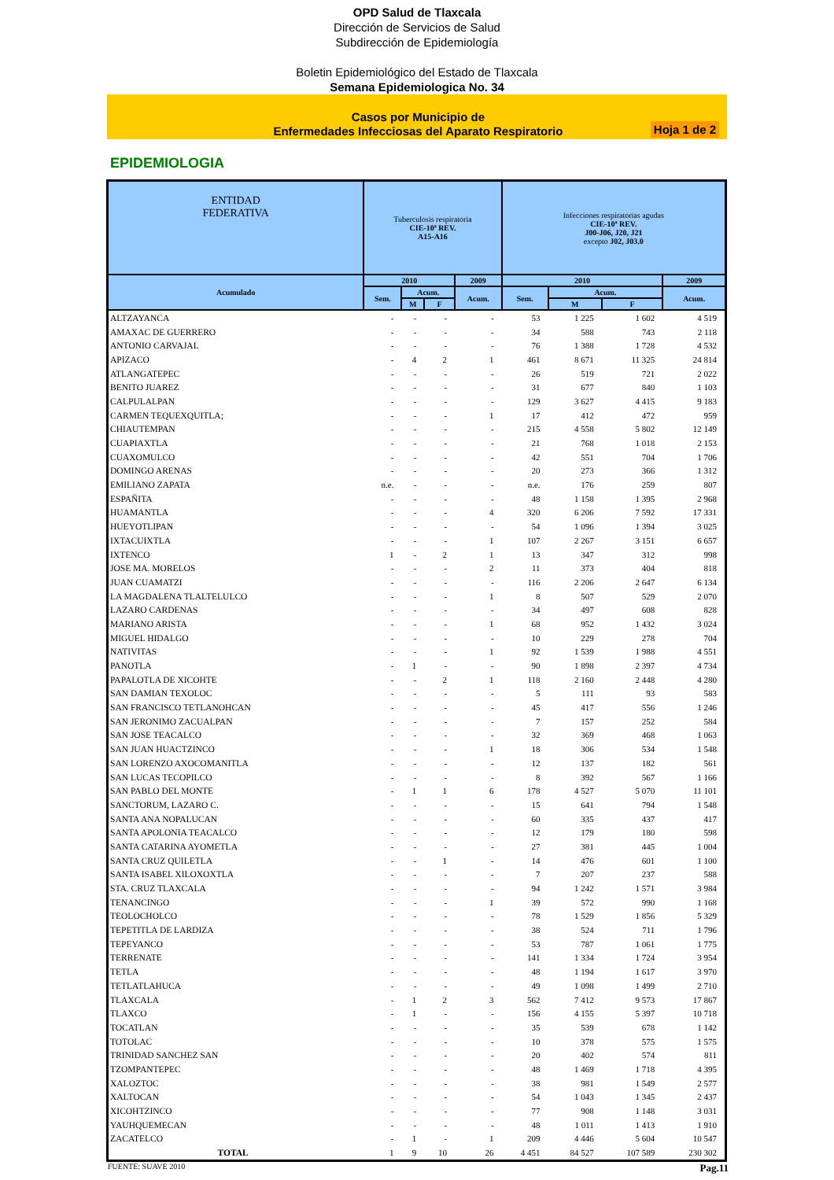OPD Salud de Tlaxcala
Dirección de Servicios de Salud
Subdirección de Epidemiología
Boletin Epidemiológico del Estado de Tlaxcala
Semana Epidemiologica No. 34
Casos por Municipio de
Enfermedades Infecciosas del Aparato Respiratorio
Hoja 1 de 2
EPIDEMIOLOGIA
| ENTIDAD FEDERATIVA | Tuberculosis respiratoria CIE-10ª REV. A15-A16 | | | | Infecciones respiratorias agudas CIE-10ª REV. J00-J06, J20, J21 excepto J02, J03.0 | | | |
| --- | --- | --- | --- | --- | --- | --- | --- | --- |
| Acumulado | 2010 | | | 2009 | 2010 | | | 2009 |
| | Sem. | Acum. | | Acum. | Sem. | Acum. | | Acum. |
| | | M | F | | | M | F | |
| ALTZAYANCA | - | - | - | - | 53 | 1 225 | 1 602 | 4 519 |
| AMAXAC DE GUERRERO | - | - | - | - | 34 | 588 | 743 | 2 118 |
| ANTONIO CARVAJAL | - | - | - | - | 76 | 1 388 | 1 728 | 4 532 |
| APIZACO | - | 4 | 2 | 1 | 461 | 8 671 | 11 325 | 24 814 |
| ATLANGATEPEC | - | - | - | - | 26 | 519 | 721 | 2 022 |
| BENITO JUAREZ | - | - | - | - | 31 | 677 | 840 | 1 103 |
| CALPULALPAN | - | - | - | - | 129 | 3 627 | 4 415 | 9 183 |
| CARMEN TEQUEXQUITLA; | - | - | - | 1 | 17 | 412 | 472 | 959 |
| CHIAUTEMPAN | - | - | - | - | 215 | 4 558 | 5 802 | 12 149 |
| CUAPIAXTLA | - | - | - | - | 21 | 768 | 1 018 | 2 153 |
| CUAXOMULCO | - | - | - | - | 42 | 551 | 704 | 1 706 |
| DOMINGO ARENAS | - | - | - | - | 20 | 273 | 366 | 1 312 |
| EMILIANO ZAPATA | n.e. | - | - | - | n.e. | 176 | 259 | 807 |
| ESPAÑITA | - | - | - | - | 48 | 1 158 | 1 395 | 2 968 |
| HUAMANTLA | - | - | - | 4 | 320 | 6 206 | 7 592 | 17 331 |
| HUEYOTLIPAN | - | - | - | - | 54 | 1 096 | 1 394 | 3 025 |
| IXTACUIXTLA | - | - | - | 1 | 107 | 2 267 | 3 151 | 6 657 |
| IXTENCO | 1 | - | 2 | 1 | 13 | 347 | 312 | 998 |
| JOSE MA. MORELOS | - | - | - | 2 | 11 | 373 | 404 | 818 |
| JUAN CUAMATZI | - | - | - | - | 116 | 2 206 | 2 647 | 6 134 |
| LA MAGDALENA TLALTELULCO | - | - | - | 1 | 8 | 507 | 529 | 2 070 |
| LAZARO CARDENAS | - | - | - | - | 34 | 497 | 608 | 828 |
| MARIANO ARISTA | - | - | - | 1 | 68 | 952 | 1 432 | 3 024 |
| MIGUEL HIDALGO | - | - | - | - | 10 | 229 | 278 | 704 |
| NATIVITAS | - | - | - | 1 | 92 | 1 539 | 1 988 | 4 551 |
| PANOTLA | - | 1 | - | - | 90 | 1 898 | 2 397 | 4 734 |
| PAPALOTLA DE XICOHTE | - | - | 2 | 1 | 118 | 2 160 | 2 448 | 4 280 |
| SAN DAMIAN TEXOLOC | - | - | - | - | 5 | 111 | 93 | 583 |
| SAN FRANCISCO TETLANOHCAN | - | - | - | - | 45 | 417 | 556 | 1 246 |
| SAN JERONIMO ZACUALPAN | - | - | - | - | 7 | 157 | 252 | 584 |
| SAN JOSE TEACALCO | - | - | - | - | 32 | 369 | 468 | 1 063 |
| SAN JUAN HUACTZINCO | - | - | - | 1 | 18 | 306 | 534 | 1 548 |
| SAN LORENZO AXOCOMANITLA | - | - | - | - | 12 | 137 | 182 | 561 |
| SAN LUCAS TECOPILCO | - | - | - | - | 8 | 392 | 567 | 1 166 |
| SAN PABLO DEL MONTE | - | 1 | 1 | 6 | 178 | 4 527 | 5 070 | 11 101 |
| SANCTORUM, LAZARO C. | - | - | - | - | 15 | 641 | 794 | 1 548 |
| SANTA ANA NOPALUCAN | - | - | - | - | 60 | 335 | 437 | 417 |
| SANTA APOLONIA TEACALCO | - | - | - | - | 12 | 179 | 180 | 598 |
| SANTA CATARINA AYOMETLA | - | - | - | - | 27 | 381 | 445 | 1 004 |
| SANTA CRUZ QUILETLA | - | - | 1 | - | 14 | 476 | 601 | 1 100 |
| SANTA ISABEL XILOXOXTLA | - | - | - | - | 7 | 207 | 237 | 588 |
| STA. CRUZ TLAXCALA | - | - | - | - | 94 | 1 242 | 1 571 | 3 984 |
| TENANCINGO | - | - | - | 1 | 39 | 572 | 990 | 1 168 |
| TEOLOCHOLCO | - | - | - | - | 78 | 1 529 | 1 856 | 5 329 |
| TEPETITLA DE LARDIZA | - | - | - | - | 38 | 524 | 711 | 1 796 |
| TEPEYANCO | - | - | - | - | 53 | 787 | 1 061 | 1 775 |
| TERRENATE | - | - | - | - | 141 | 1 334 | 1 724 | 3 954 |
| TETLA | - | - | - | - | 48 | 1 194 | 1 617 | 3 970 |
| TETLATLAHUCA | - | - | - | - | 49 | 1 098 | 1 499 | 2 710 |
| TLAXCALA | - | 1 | 2 | 3 | 562 | 7 412 | 9 573 | 17 867 |
| TLAXCO | - | 1 | - | - | 156 | 4 155 | 5 397 | 10 718 |
| TOCATLAN | - | - | - | - | 35 | 539 | 678 | 1 142 |
| TOTOLAC | - | - | - | - | 10 | 378 | 575 | 1 575 |
| TRINIDAD SANCHEZ SAN | - | - | - | - | 20 | 402 | 574 | 811 |
| TZOMPANTEPEC | - | - | - | - | 48 | 1 469 | 1 718 | 4 395 |
| XALOZTOC | - | - | - | - | 38 | 981 | 1 549 | 2 577 |
| XALTOCAN | - | - | - | - | 54 | 1 043 | 1 345 | 2 437 |
| XICOHTZINCO | - | - | - | - | 77 | 908 | 1 148 | 3 031 |
| YAUHQUEMECAN | - | - | - | - | 48 | 1 011 | 1 413 | 1 910 |
| ZACATELCO | - | 1 | - | 1 | 209 | 4 446 | 5 604 | 10 547 |
| TOTAL | 1 | 9 | 10 | 26 | 4 451 | 84 527 | 107 589 | 230 302 |
FUENTE: SUAVE 2010 Pag.11